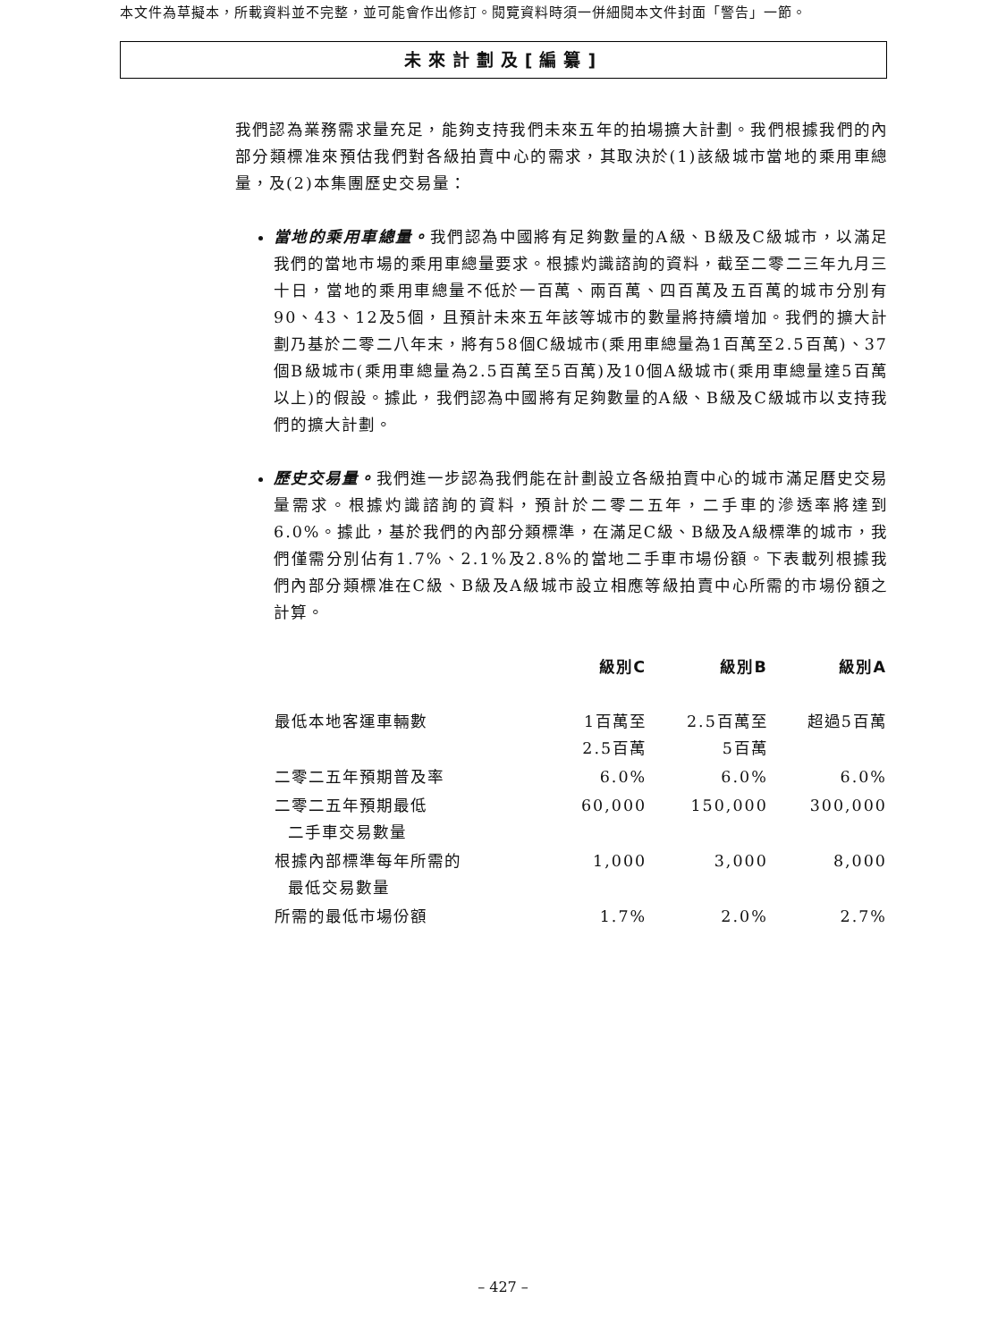本文件為草擬本，所載資料並不完整，並可能會作出修訂。閱覽資料時須一併細閱本文件封面「警告」一節。
未來計劃及[編纂]
我們認為業務需求量充足，能夠支持我們未來五年的拍場擴大計劃。我們根據我們的內部分類標准來預估我們對各級拍賣中心的需求，其取決於(1)該級城市當地的乘用車總量，及(2)本集團歷史交易量：
當地的乘用車總量。我們認為中國將有足夠數量的A級、B級及C級城市，以滿足我們的當地市場的乘用車總量要求。根據灼識諮詢的資料，截至二零二三年九月三十日，當地的乘用車總量不低於一百萬、兩百萬、四百萬及五百萬的城市分別有90、43、12及5個，且預計未來五年該等城市的數量將持續增加。我們的擴大計劃乃基於二零二八年末，將有58個C級城市(乘用車總量為1百萬至2.5百萬)、37個B級城市(乘用車總量為2.5百萬至5百萬)及10個A級城市(乘用車總量達5百萬以上)的假設。據此，我們認為中國將有足夠數量的A級、B級及C級城市以支持我們的擴大計劃。
歷史交易量。我們進一步認為我們能在計劃設立各級拍賣中心的城市滿足曆史交易量需求。根據灼識諮詢的資料，預計於二零二五年，二手車的滲透率將達到6.0%。據此，基於我們的內部分類標準，在滿足C級、B級及A級標準的城市，我們僅需分別佔有1.7%、2.1%及2.8%的當地二手車市場份額。下表載列根據我們內部分類標准在C級、B級及A級城市設立相應等級拍賣中心所需的市場份額之計算。
| | 級別C | 級別B | 級別A |
| --- | --- | --- | --- |
| 最低本地客運車輛數 | 1百萬至 2.5百萬 | 2.5百萬至 5百萬 | 超過5百萬 |
| 二零二五年預期普及率 | 6.0% | 6.0% | 6.0% |
| 二零二五年預期最低 二手車交易數量 | 60,000 | 150,000 | 300,000 |
| 根據內部標準每年所需的 最低交易數量 | 1,000 | 3,000 | 8,000 |
| 所需的最低市場份額 | 1.7% | 2.0% | 2.7% |
– 427 –